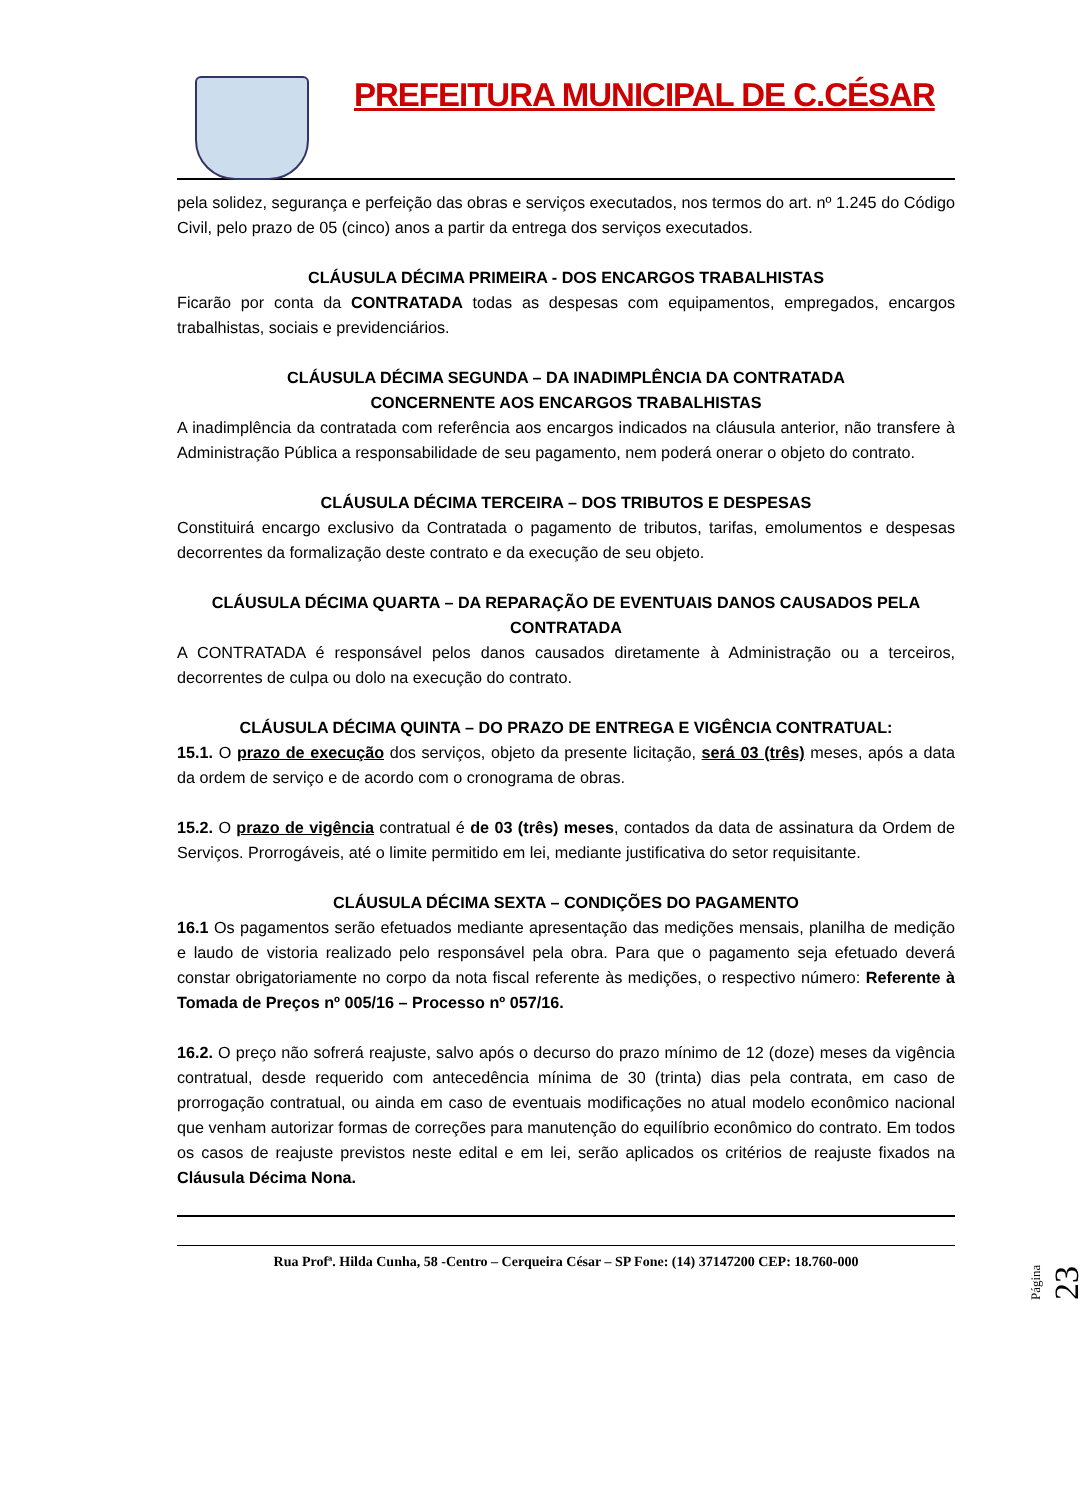PREFEITURA MUNICIPAL DE C.CÉSAR
pela solidez, segurança e perfeição das obras e serviços executados, nos termos do art. nº 1.245 do Código Civil, pelo prazo de 05 (cinco) anos a partir da entrega dos serviços executados.
CLÁUSULA DÉCIMA PRIMEIRA - DOS ENCARGOS TRABALHISTAS
Ficarão por conta da CONTRATADA todas as despesas com equipamentos, empregados, encargos trabalhistas, sociais e previdenciários.
CLÁUSULA DÉCIMA SEGUNDA – DA INADIMPLÊNCIA DA CONTRATADA
CONCERNENTE AOS ENCARGOS TRABALHISTAS
A inadimplência da contratada com referência aos encargos indicados na cláusula anterior, não transfere à Administração Pública a responsabilidade de seu pagamento, nem poderá onerar o objeto do contrato.
CLÁUSULA DÉCIMA TERCEIRA – DOS TRIBUTOS E DESPESAS
Constituirá encargo exclusivo da Contratada o pagamento de tributos, tarifas, emolumentos e despesas decorrentes da formalização deste contrato e da execução de seu objeto.
CLÁUSULA DÉCIMA QUARTA – DA REPARAÇÃO DE EVENTUAIS DANOS CAUSADOS PELA CONTRATADA
A CONTRATADA é responsável pelos danos causados diretamente à Administração ou a terceiros, decorrentes de culpa ou dolo na execução do contrato.
CLÁUSULA DÉCIMA QUINTA – DO PRAZO DE ENTREGA E VIGÊNCIA CONTRATUAL:
15.1. O prazo de execução dos serviços, objeto da presente licitação, será 03 (três) meses, após a data da ordem de serviço e de acordo com o cronograma de obras.
15.2. O prazo de vigência contratual é de 03 (três) meses, contados da data de assinatura da Ordem de Serviços. Prorrogáveis, até o limite permitido em lei, mediante justificativa do setor requisitante.
CLÁUSULA DÉCIMA SEXTA – CONDIÇÕES DO PAGAMENTO
16.1 Os pagamentos serão efetuados mediante apresentação das medições mensais, planilha de medição e laudo de vistoria realizado pelo responsável pela obra. Para que o pagamento seja efetuado deverá constar obrigatoriamente no corpo da nota fiscal referente às medições, o respectivo número: Referente à Tomada de Preços nº 005/16 – Processo nº 057/16.
16.2. O preço não sofrerá reajuste, salvo após o decurso do prazo mínimo de 12 (doze) meses da vigência contratual, desde requerido com antecedência mínima de 30 (trinta) dias pela contrata, em caso de prorrogação contratual, ou ainda em caso de eventuais modificações no atual modelo econômico nacional que venham autorizar formas de correções para manutenção do equilíbrio econômico do contrato. Em todos os casos de reajuste previstos neste edital e em lei, serão aplicados os critérios de reajuste fixados na Cláusula Décima Nona.
Rua Profª. Hilda Cunha, 58 -Centro – Cerqueira César – SP Fone: (14) 37147200 CEP: 18.760-000
Página 23